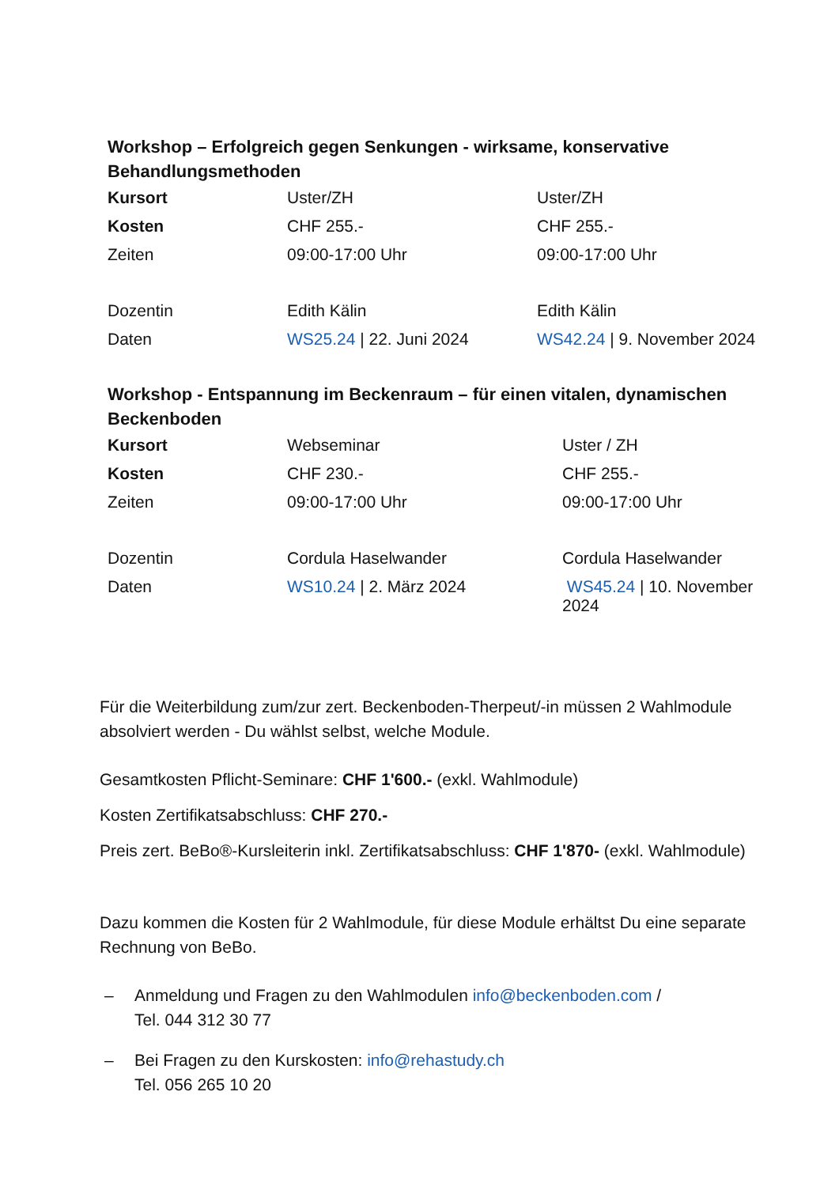Workshop – Erfolgreich gegen Senkungen - wirksame, konservative Behandlungsmethoden
| Kursort | Uster/ZH | Uster/ZH |
| Kosten | CHF 255.- | CHF 255.- |
| Zeiten | 09:00-17:00 Uhr | 09:00-17:00 Uhr |
| Dozentin | Edith Kälin | Edith Kälin |
| Daten | WS25.24 / 22. Juni 2024 | WS42.24 / 9. November 2024 |
Workshop - Entspannung im Beckenraum – für einen vitalen, dynamischen Beckenboden
| Kursort | Webseminar | Uster / ZH |
| Kosten | CHF 230.- | CHF 255.- |
| Zeiten | 09:00-17:00 Uhr | 09:00-17:00 Uhr |
| Dozentin | Cordula Haselwander | Cordula Haselwander |
| Daten | WS10.24 / 2. März 2024 | WS45.24 / 10. November 2024 |
Für die Weiterbildung zum/zur zert. Beckenboden-Therpeut/-in müssen 2 Wahlmodule absolviert werden - Du wählst selbst, welche Module.
Gesamtkosten Pflicht-Seminare: CHF 1'600.- (exkl. Wahlmodule)
Kosten Zertifikatsabschluss: CHF 270.-
Preis zert. BeBo®-Kursleiterin inkl. Zertifikatsabschluss: CHF 1'870- (exkl. Wahlmodule)
Dazu kommen die Kosten für 2 Wahlmodule, für diese Module erhältst Du eine separate Rechnung von BeBo.
– Anmeldung und Fragen zu den Wahlmodulen info@beckenboden.com /
Tel. 044 312 30 77
– Bei Fragen zu den Kurskosten: info@rehastudy.ch
Tel. 056 265 10 20